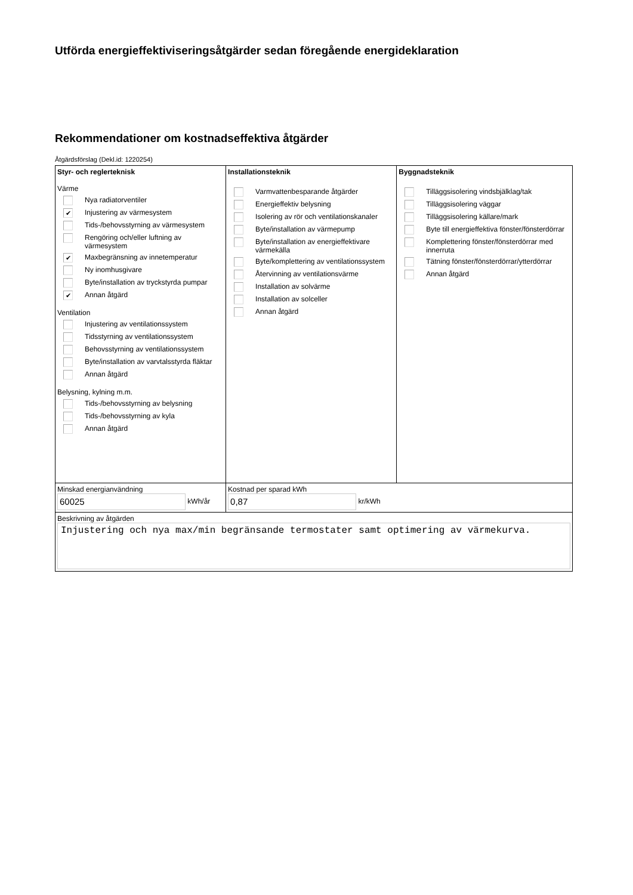Utförda energieffektiviseringsåtgärder sedan föregående energideklaration
Rekommendationer om kostnadseffektiva åtgärder
Åtgärdsförslag (Dekl.id: 1220254)
| Styr- och reglerteknisk Värme Nya radiatorventiler ✔ Injustering av värmesystem Tids-/behovsstyrning av värmesystem Rengöring och/eller luftning av värmesystem ✔ Maxbegränsning av innetemperatur Ny inomhusgivare Byte/installation av tryckstyrda pumpar ✔ Annan åtgärd Ventilation Injustering av ventilationssystem Tidsstyrning av ventilationssystem Behovsstyrning av ventilationssystem Byte/installation av varvtalsstyrda fläktar Annan åtgärd Belysning, kylning m.m. Tids-/behovsstyrning av belysning Tids-/behovsstyrning av kyla Annan åtgärd | Installationsteknik Varmvattenbesparande åtgärder Energieffektiv belysning Isolering av rör och ventilationskanaler Byte/installation av värmepump Byte/installation av energieffektivare värmekälla Byte/komplettering av ventilationssystem Återvinning av ventilationsvärme Installation av solvärme Installation av solceller Annan åtgärd | Byggnadsteknik Tilläggsisolering vindsbjälklag/tak Tilläggsisolering väggar Tilläggsisolering källare/mark Byte till energieffektiva fönster/fönsterdörrar Komplettering fönster/fönsterdörrar med innerruta Tätning fönster/fönsterdörrar/ytterdörrar Annan åtgärd |
| Minskad energianvändning 60025 kWh/år | Kostnad per sparad kWh 0,87 kr/kWh | |
| Beskrivning av åtgärden Injustering och nya max/min begränsande termostater samt optimering av värmekurva. | | |